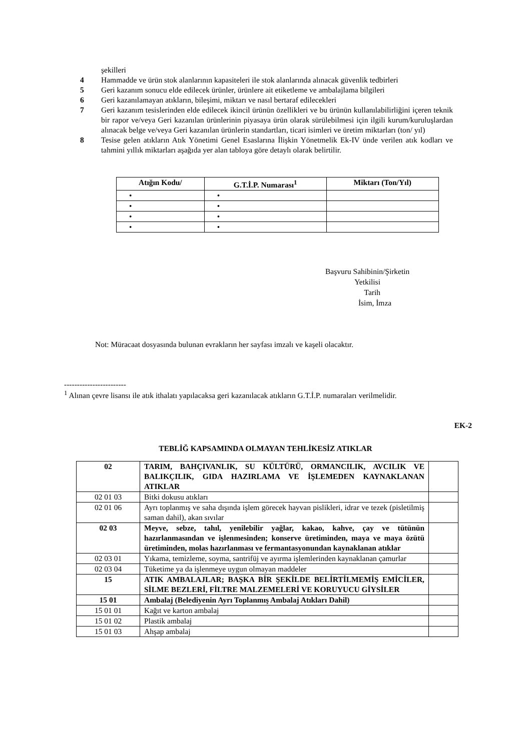şekilleri
4 Hammadde ve ürün stok alanlarının kapasiteleri ile stok alanlarında alınacak güvenlik tedbirleri
5 Geri kazanım sonucu elde edilecek ürünler, ürünlere ait etiketleme ve ambalajlama bilgileri
6 Geri kazanılamayan atıkların, bileşimi, miktarı ve nasıl bertaraf edilecekleri
7 Geri kazanım tesislerinden elde edilecek ikincil ürünün özellikleri ve bu ürünün kullanılabilirliğini içeren teknik bir rapor ve/veya Geri kazanılan ürünlerinin piyasaya ürün olarak sürülebilmesi için ilgili kurum/kuruluşlardan alınacak belge ve/veya Geri kazanılan ürünlerin standartları, ticari isimleri ve üretim miktarları (ton/ yıl)
8 Tesise gelen atıkların Atık Yönetimi Genel Esaslarına İlişkin Yönetmelik Ek-IV ünde verilen atık kodları ve tahmini yıllık miktarları aşağıda yer alan tabloya göre detaylı olarak belirtilir.
| Atığın Kodu/ | G.T.İ.P. Numarası<sup>1</sup> | Miktarı (Ton/Yıl) |
| --- | --- | --- |
| • | • | |
| • | • | |
| • | • | |
| • | • | |
Başvuru Sahibinin/Şirketin
Yetkilisi
Tarih
İsim, İmza
Not: Müracaat dosyasında bulunan evrakların her sayfası imzalı ve kaşeli olacaktır.
------------------------
<sup>1</sup> Alınan çevre lisansı ile atık ithalatı yapılacaksa geri kazanılacak atıkların G.T.İ.P. numaraları verilmelidir.
EK-2
TEBLİĞ KAPSAMINDA OLMAYAN TEHLİKESİZ ATIKLAR
| 02 | TARIM, BAHÇIVANLIK, SU KÜLTÜRÜ, ORMANCILIK, AVCILIK VE BALIKÇILIK, GIDA HAZIRLAMA VE İŞLEMEDEN KAYNAKLANAN ATIKLAR | |
| 02 01 03 | Bitki dokusu atıkları | |
| 02 01 06 | Ayrı toplanmış ve saha dışında işlem görecek hayvan pislikleri, idrar ve tezek (pisletilmiş saman dahil), akan sıvılar | |
| 02 03 | Meyve, sebze, tahıl, yenilebilir yağlar, kakao, kahve, çay ve tütünün hazırlanmasından ve işlenmesinden; konserve üretiminden, maya ve maya özütü üretiminden, molas hazırlanması ve fermantasyonundan kaynaklanan atıklar | |
| 02 03 01 | Yıkama, temizleme, soyma, santrifüj ve ayırma işlemlerinden kaynaklanan çamurlar | |
| 02 03 04 | Tüketime ya da işlenmeye uygun olmayan maddeler | |
| 15 | ATIK AMBALAJLAR; BAŞKA BİR ŞEKİLDE BELİRTİLMEMİŞ EMİCİLER, SİLME BEZLERİ, FİLTRE MALZEMELERİ VE KORUYUCU GİYSİLER | |
| 15 01 | Ambalaj (Belediyenin Ayrı Toplanmış Ambalaj Atıkları Dahil) | |
| 15 01 01 | Kağıt ve karton ambalaj | |
| 15 01 02 | Plastik ambalaj | |
| 15 01 03 | Ahşap ambalaj | |